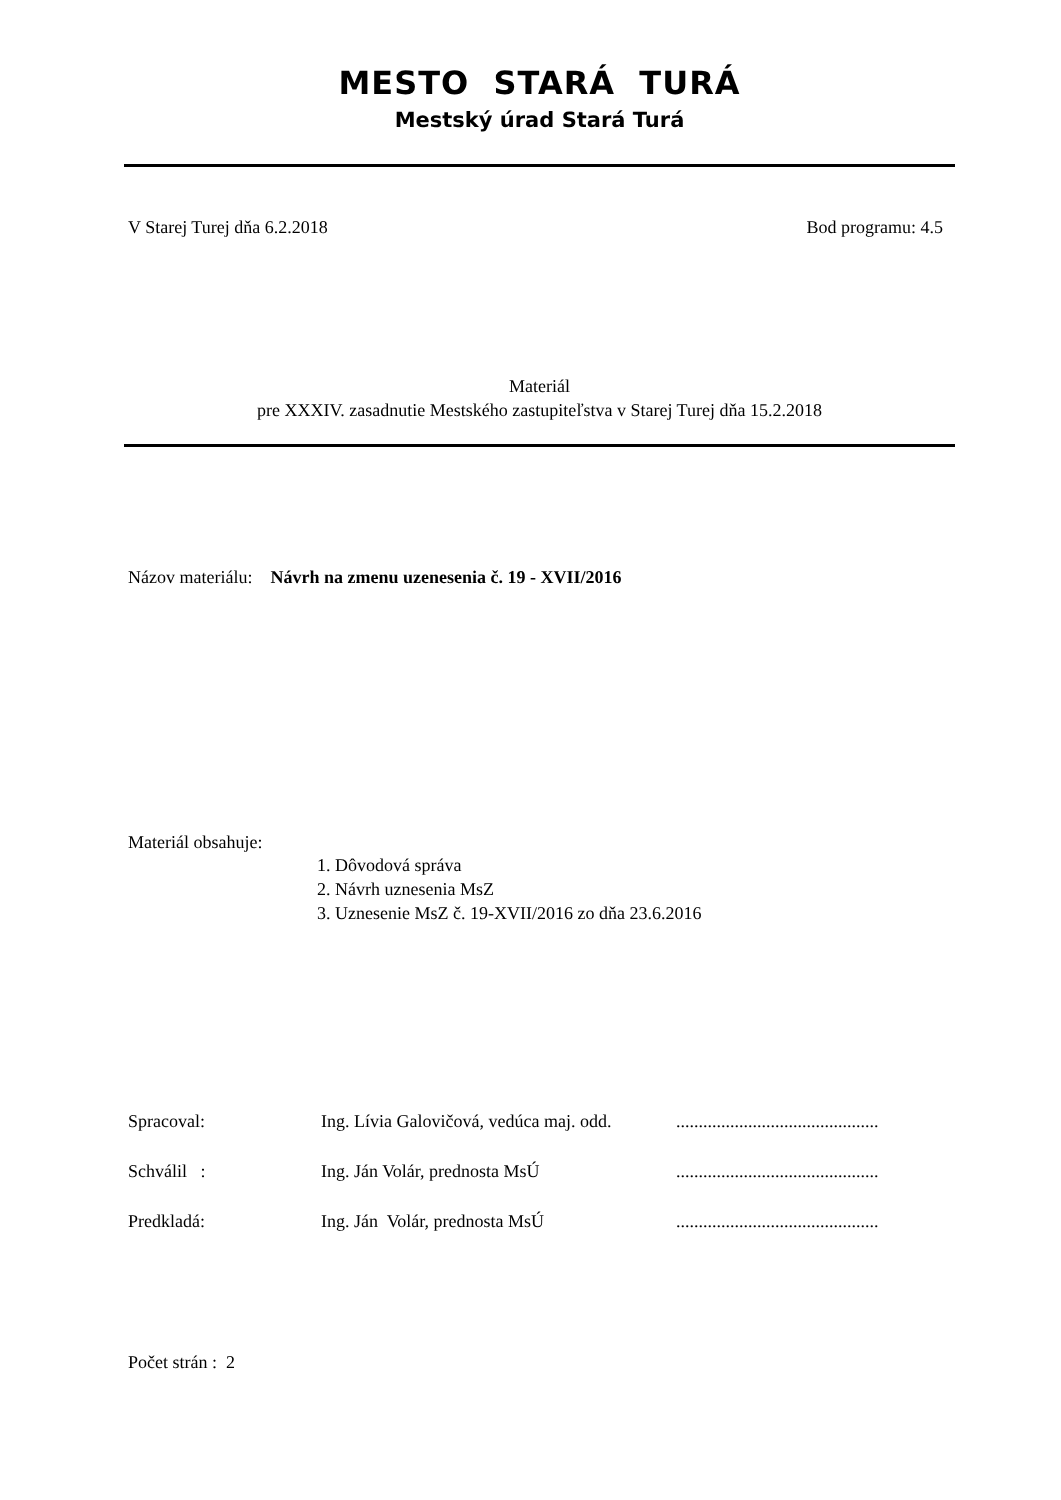MESTO STARÁ TURÁ
Mestský úrad Stará Turá
V Starej Turej dňa 6.2.2018 Bod programu: 4.5
Materiál
pre XXXIV. zasadnutie Mestského zastupiteľstva v Starej Turej dňa 15.2.2018
Názov materiálu: Návrh na zmenu uzenesenia č. 19 - XVII/2016
Materiál obsahuje:
1. Dôvodová správa
2. Návrh uznesenia MsZ
3. Uznesenie MsZ č. 19-XVII/2016 zo dňa 23.6.2016
| Spracoval: | Ing. Lívia Galovičová, vedúca maj. odd. | ............................................. |
| Schválil : | Ing. Ján Volár, prednosta MsÚ | ............................................. |
| Predkladá: | Ing. Ján Volár, prednosta MsÚ | ............................................. |
Počet strán : 2